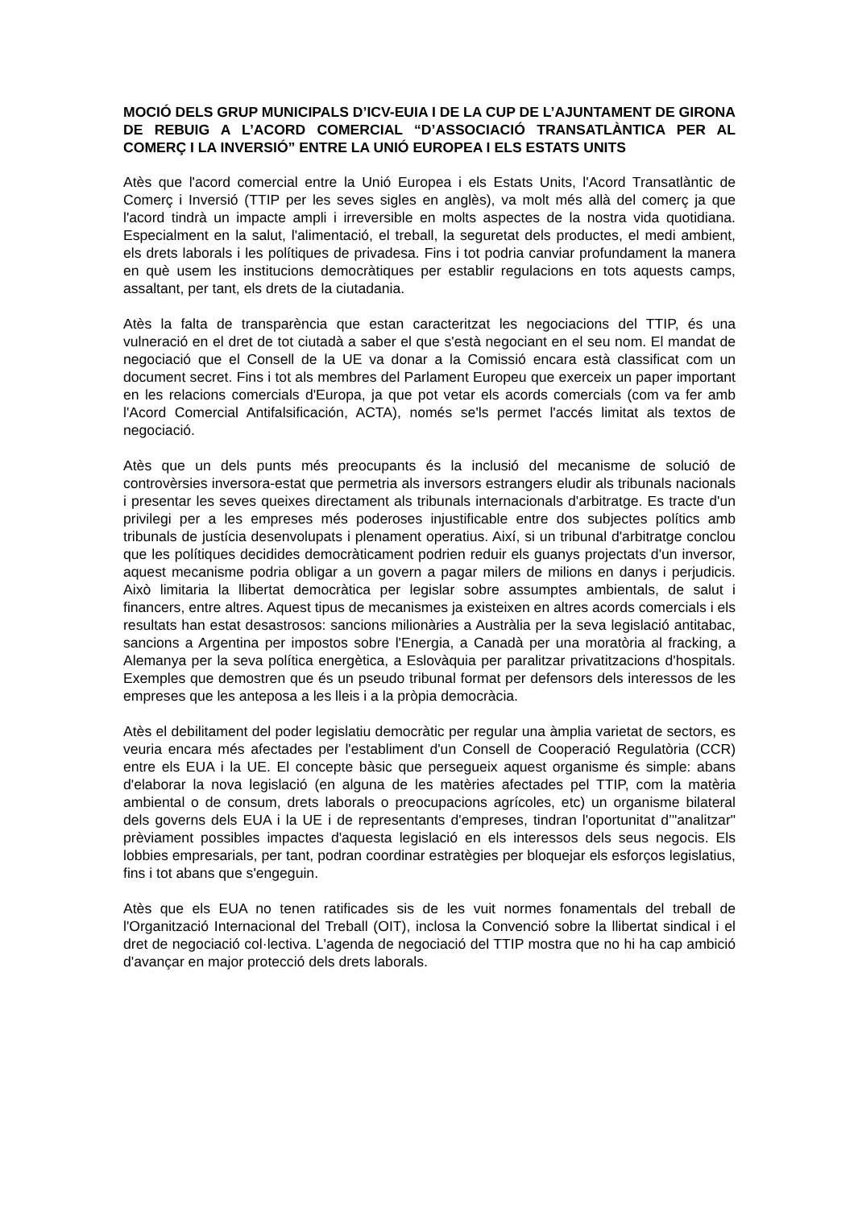MOCIÓ DELS GRUP MUNICIPALS D’ICV-EUIA I DE LA CUP DE L’AJUNTAMENT DE GIRONA DE REBUIG A L’ACORD COMERCIAL “D’ASSOCIACIÓ TRANSATLÀNTICA PER AL COMERÇ I LA INVERSIÓ” ENTRE LA UNIÓ EUROPEA I ELS ESTATS UNITS
Atès que l'acord comercial entre la Unió Europea i els Estats Units, l'Acord Transatlàntic de Comerç i Inversió (TTIP per les seves sigles en anglès), va molt més allà del comerç ja que l'acord tindrà un impacte ampli i irreversible en molts aspectes de la nostra vida quotidiana. Especialment en la salut, l'alimentació, el treball, la seguretat dels productes, el medi ambient, els drets laborals i les polítiques de privadesa. Fins i tot podria canviar profundament la manera en què usem les institucions democràtiques per establir regulacions en tots aquests camps, assaltant, per tant, els drets de la ciutadania.
Atès la falta de transparència que estan caracteritzat les negociacions del TTIP, és una vulneració en el dret de tot ciutadà a saber el que s'està negociant en el seu nom. El mandat de negociació que el Consell de la UE va donar a la Comissió encara està classificat com un document secret. Fins i tot als membres del Parlament Europeu que exerceix un paper important en les relacions comercials d'Europa, ja que pot vetar els acords comercials (com va fer amb l'Acord Comercial Antifalsificación, ACTA), només se'ls permet l'accés limitat als textos de negociació.
Atès que un dels punts més preocupants és la inclusió del mecanisme de solució de controvèrsies inversora-estat que permetria als inversors estrangers eludir als tribunals nacionals i presentar les seves queixes directament als tribunals internacionals d'arbitratge. Es tracte d'un privilegi per a les empreses més poderoses injustificable entre dos subjectes polítics amb tribunals de justícia desenvolupats i plenament operatius. Així, si un tribunal d'arbitratge conclou que les polítiques decidides democràticament podrien reduir els guanys projectats d'un inversor, aquest mecanisme podria obligar a un govern a pagar milers de milions en danys i perjudicis. Això limitaria la llibertat democràtica per legislar sobre assumptes ambientals, de salut i financers, entre altres. Aquest tipus de mecanismes ja existeixen en altres acords comercials i els resultats han estat desastrosos: sancions milionàries a Austràlia per la seva legislació antitabac, sancions a Argentina per impostos sobre l'Energia, a Canadà per una moratòria al fracking, a Alemanya per la seva política energètica, a Eslovàquia per paralitzar privatitzacions d'hospitals. Exemples que demostren que és un pseudo tribunal format per defensors dels interessos de les empreses que les anteposa a les lleis i a la pròpia democràcia.
Atès el debilitament del poder legislatiu democràtic per regular una àmplia varietat de sectors, es veuria encara més afectades per l'establiment d'un Consell de Cooperació Regulatòria (CCR) entre els EUA i la UE. El concepte bàsic que persegueix aquest organisme és simple: abans d'elaborar la nova legislació (en alguna de les matèries afectades pel TTIP, com la matèria ambiental o de consum, drets laborals o preocupacions agrícoles, etc) un organisme bilateral dels governs dels EUA i la UE i de representants d'empreses, tindran l'oportunitat d’"analitzar" prèviament possibles impactes d'aquesta legislació en els interessos dels seus negocis. Els lobbies empresarials, per tant, podran coordinar estratègies per bloquejar els esforços legislatius, fins i tot abans que s'engeguin.
Atès que els EUA no tenen ratificades sis de les vuit normes fonamentals del treball de l'Organització Internacional del Treball (OIT), inclosa la Convenció sobre la llibertat sindical i el dret de negociació col·lectiva. L'agenda de negociació del TTIP mostra que no hi ha cap ambició d'avançar en major protecció dels drets laborals.